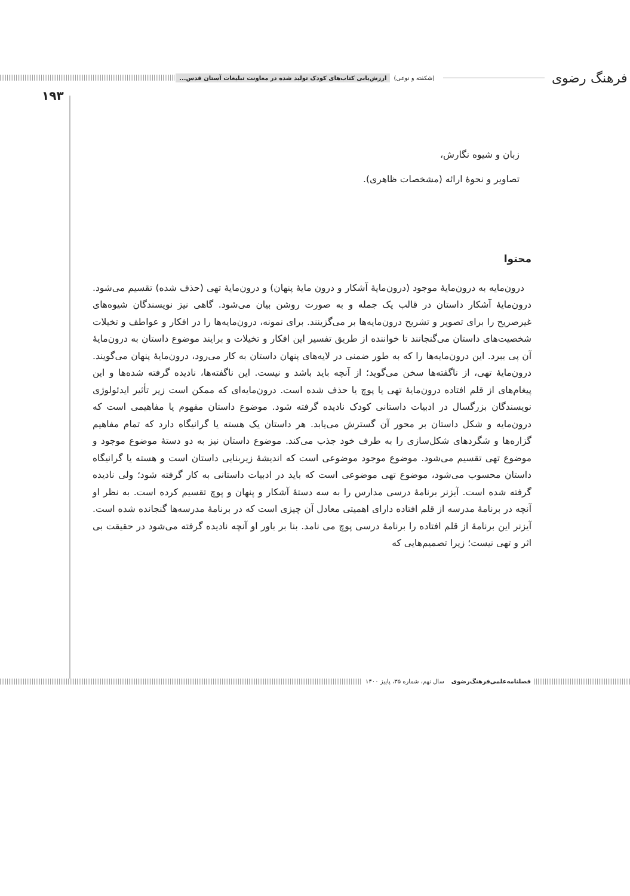فرهنگ رضوی (شکفته و نوعی) ارزش‌یابی کتاب‌های کودک تولید شده در معاونت تبلیغات آستان قدس...
۱۹۳
زبان و شیوه نگارش،
تصاویر و نحوهٔ ارائه (مشخصات ظاهری).
محتوا
درون‌مایه به درون‌مایهٔ موجود (درون‌مایهٔ آشکار و درون مایهٔ پنهان) و درون‌مایهٔ تهی (حذف شده) تقسیم می‌شود. درون‌مایهٔ آشکار داستان در قالب یک جمله و به صورت روشن بیان می‌شود. گاهی نیز نویسندگان شیوه‌های غیرصریح را برای تصویر و تشریح درون‌مایه‌ها بر می‌گزینند. برای نمونه، درون‌مایه‌ها را در افکار و عواطف و تخیلات شخصیت‌های داستان می‌گنجانند تا خواننده از طریق تفسیر این افکار و تخیلات و برایند موضوع داستان به درون‌مایهٔ آن پی ببرد. این درون‌مایه‌ها را که به طور ضمنی در لایه‌های پنهان داستان به کار می‌رود، درون‌مایهٔ پنهان می‌گویند. درون‌مایهٔ تهی، از ناگفته‌ها سخن می‌گوید؛ از آنچه باید باشد و نیست. این ناگفته‌ها، نادیده گرفته شده‌ها و این پیغام‌های از قلم افتاده درون‌مایهٔ تهی یا پوچ یا حذف شده است. درون‌مایه‌ای که ممکن است زیر تأثیر ایدئولوژی نویسندگان بزرگسال در ادبیات داستانی کودک نادیده گرفته شود. موضوع داستان مفهوم یا مفاهیمی است که درون‌مایه و شکل داستان بر محور آن گسترش می‌یابد. هر داستان یک هسته یا گرانیگاه دارد که تمام مفاهیم گزاره‌ها و شگردهای شکل‌سازی را به طرف خود جذب می‌کند. موضوع داستان نیز به دو دستهٔ موضوع موجود و موضوع تهی تقسیم می‌شود. موضوع موجود موضوعی است که اندیشهٔ زیربنایی داستان است و هسته یا گرانیگاه داستان محسوب می‌شود، موضوع تهی موضوعی است که باید در ادبیات داستانی به کار گرفته شود؛ ولی نادیده گرفته شده است. آیزنر برنامهٔ درسی مدارس را به سه دستهٔ آشکار و پنهان و پوچ تقسیم کرده است. به نظر او آنچه در برنامهٔ مدرسه از قلم افتاده دارای اهمیتی معادل آن چیزی است که در برنامهٔ مدرسه‌ها گنجانده شده است. آیزنر این برنامهٔ از قلم افتاده را برنامهٔ درسی پوچ می نامد. بنا بر باور او آنچه نادیده گرفته می‌شود در حقیقت بی اثر و تهی نیست؛ زیرا تصمیم‌هایی که
فصلنامه‌علمی‌فرهنگ‌رضوی سال نهم، شماره ۳۵، پاییز ۱۴۰۰